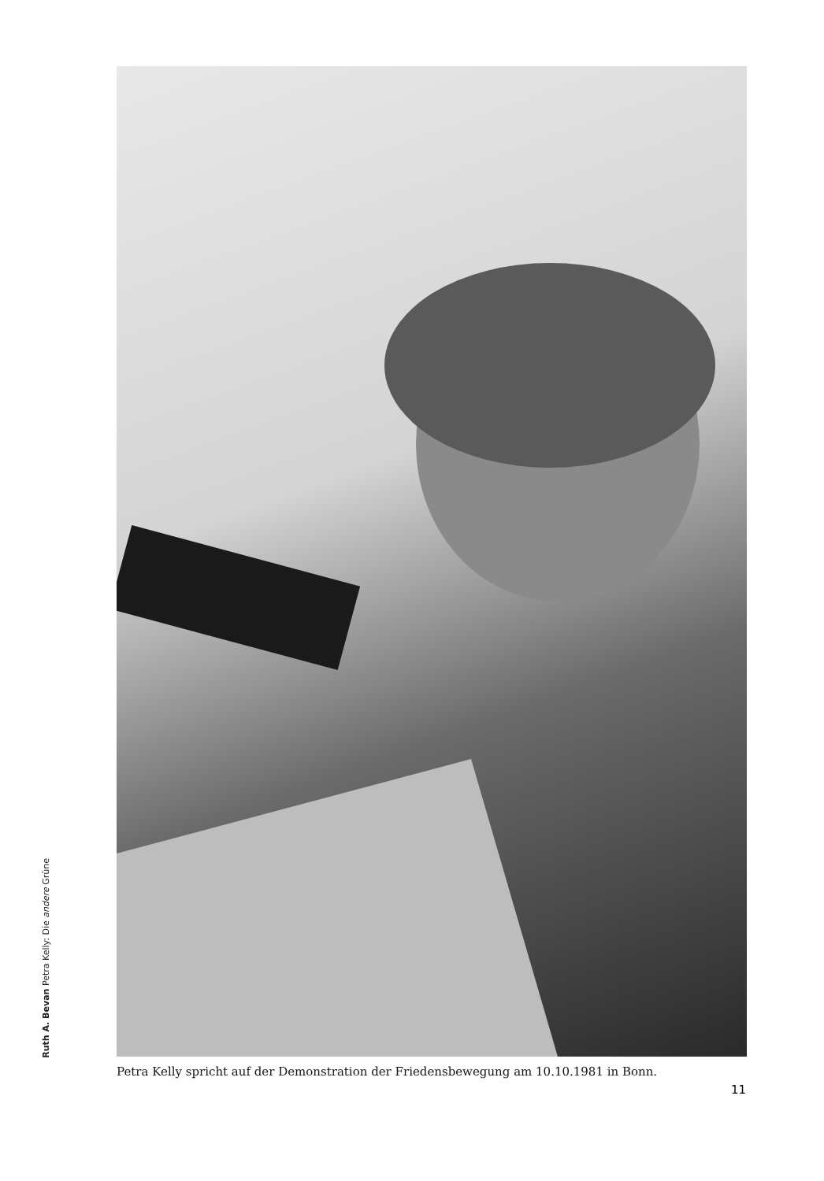Ruth A. Bevan Petra Kelly: Die andere Grüne
Petra Kelly spricht auf der Demonstration der Friedensbewegung am 10.10.1981 in Bonn.
11